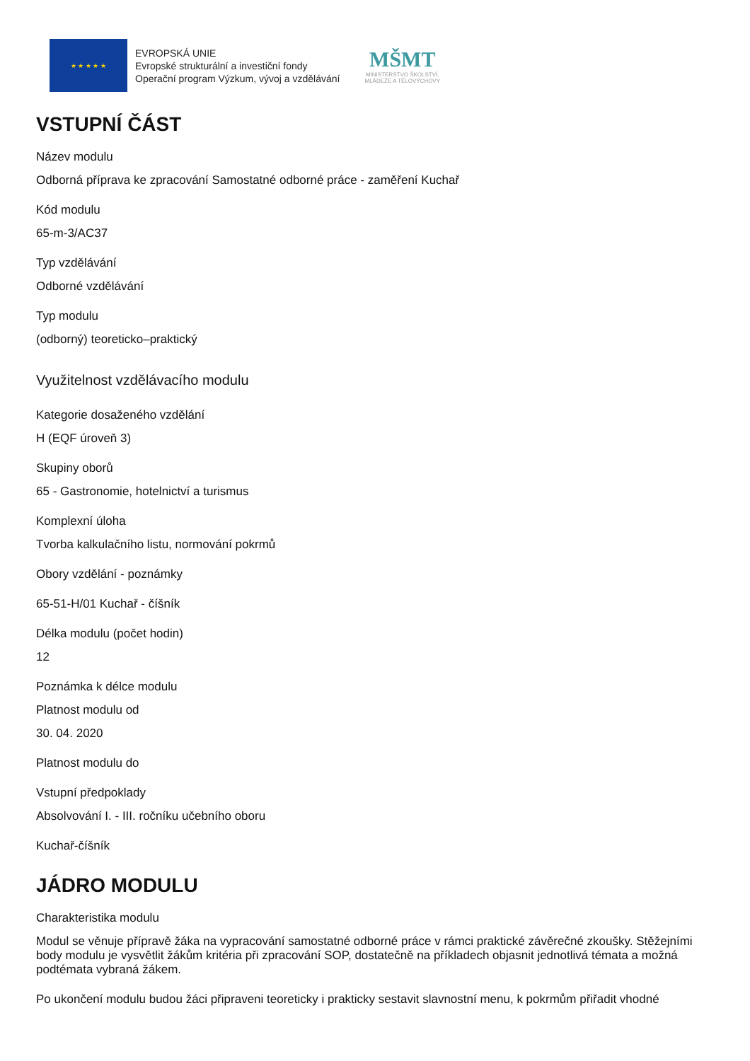★ ★ ★ ★ ★
EVROPSKÁ UNIE
Evropské strukturální a investiční fondy
Operační program Výzkum, vývoj a vzdělávání
MŠMT
MINISTERSTVO ŠKOLSTVÍ,
MLÁDEŽE A TĚLOVÝCHOVY
VSTUPNÍ ČÁST
Název modulu
Odborná příprava ke zpracování Samostatné odborné práce - zaměření Kuchař
Kód modulu
65-m-3/AC37
Typ vzdělávání
Odborné vzdělávání
Typ modulu
(odborný) teoreticko–praktický
Využitelnost vzdělávacího modulu
Kategorie dosaženého vzdělání
H (EQF úroveň 3)
Skupiny oborů
65 - Gastronomie, hotelnictví a turismus
Komplexní úloha
Tvorba kalkulačního listu, normování pokrmů
Obory vzdělání - poznámky
65-51-H/01 Kuchař - číšník
Délka modulu (počet hodin)
12
Poznámka k délce modulu
Platnost modulu od
30. 04. 2020
Platnost modulu do
Vstupní předpoklady
Absolvování I. - III. ročníku učebního oboru
Kuchař-číšník
JÁDRO MODULU
Charakteristika modulu
Modul se věnuje přípravě žáka na vypracování samostatné odborné práce v rámci praktické závěrečné zkoušky. Stěžejními body modulu je vysvětlit žákům kritéria při zpracování SOP, dostatečně na příkladech objasnit jednotlivá témata a možná podtémata vybraná žákem.
Po ukončení modulu budou žáci připraveni teoreticky i prakticky sestavit slavnostní menu, k pokrmům přiřadit vhodné